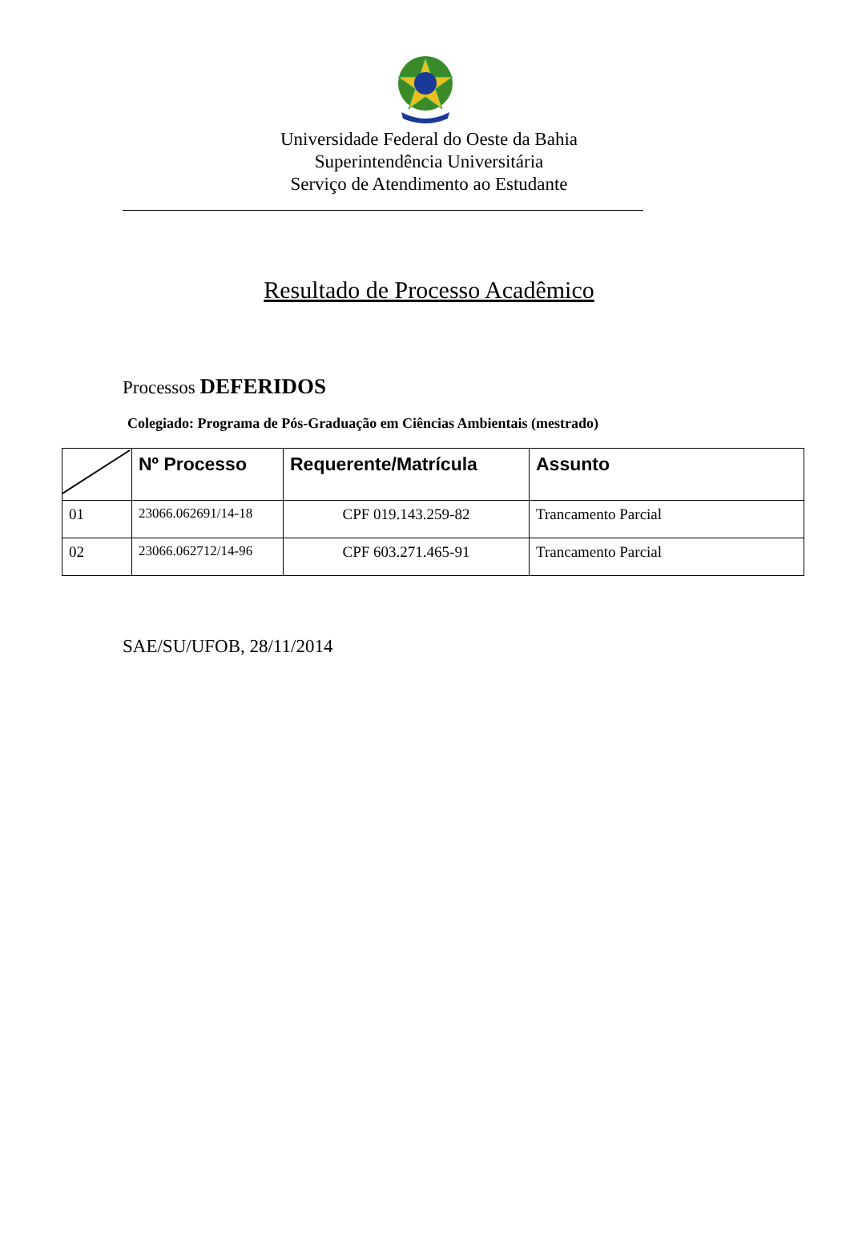Universidade Federal do Oeste da Bahia
Superintendência Universitária
Serviço de Atendimento ao Estudante
Resultado de Processo Acadêmico
Processos DEFERIDOS
Colegiado: Programa de Pós-Graduação em Ciências Ambientais (mestrado)
| | Nº Processo | Requerente/Matrícula | Assunto |
| --- | --- | --- | --- |
| 01 | 23066.062691/14-18 | CPF 019.143.259-82 | Trancamento Parcial |
| 02 | 23066.062712/14-96 | CPF 603.271.465-91 | Trancamento Parcial |
SAE/SU/UFOB, 28/11/2014